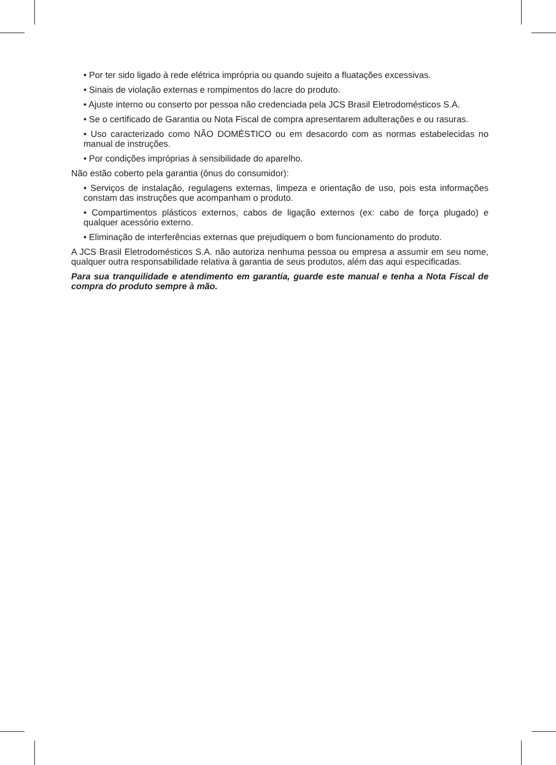• Por ter sido ligado à rede elétrica imprópria ou quando sujeito a fluatações excessivas.
• Sinais de violação externas e rompimentos do lacre do produto.
• Ajuste interno ou conserto por pessoa não credenciada pela JCS Brasil Eletrodomésticos S.A.
• Se o certificado de Garantia ou Nota Fiscal de compra apresentarem adulterações e ou rasuras.
• Uso caracterizado como NÃO DOMÉSTICO ou em desacordo com as normas estabelecidas no manual de instruções.
• Por condições impróprias à sensibilidade do aparelho.
Não estão coberto pela garantia (ônus do consumidor):
• Serviços de instalação, regulagens externas, limpeza e orientação de uso, pois esta informações constam das instruções que acompanham o produto.
• Compartimentos plásticos externos, cabos de ligação externos (ex: cabo de força plugado) e qualquer acessório externo.
• Eliminação de interferências externas que prejudiquem o bom funcionamento do produto.
A JCS Brasil Eletrodomésticos S.A. não autoriza nenhuma pessoa ou empresa a assumir em seu nome, qualquer outra responsabilidade relativa à garantia de seus produtos, além das aqui especificadas.
Para sua tranquilidade e atendimento em garantia, guarde este manual e tenha a Nota Fiscal de compra do produto sempre à mão.